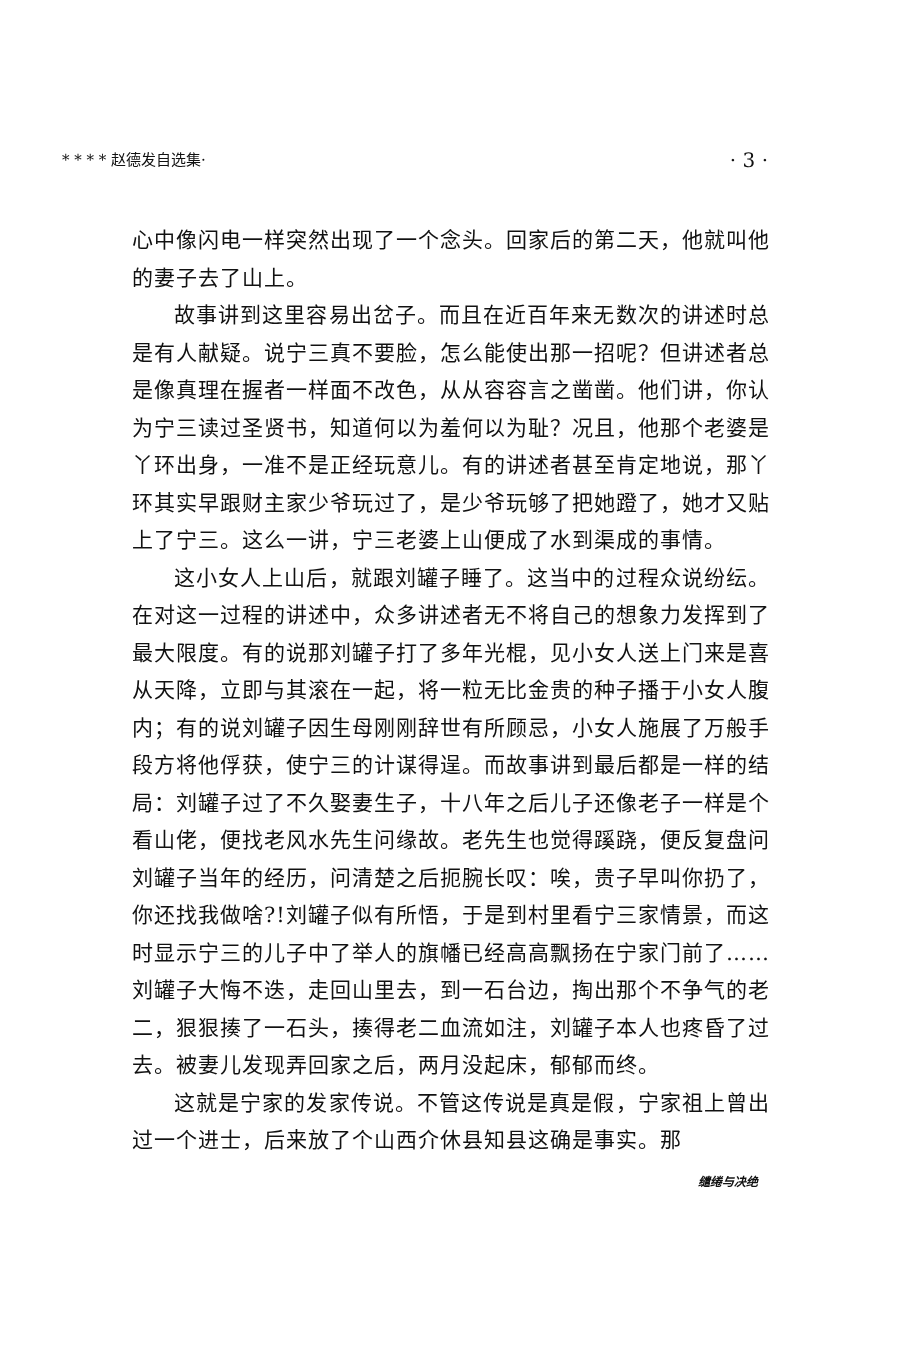* * * * 赵德发自选集· · 3 ·
心中像闪电一样突然出现了一个念头。回家后的第二天，他就叫他的妻子去了山上。
故事讲到这里容易出岔子。而且在近百年来无数次的讲述时总是有人献疑。说宁三真不要脸，怎么能使出那一招呢？但讲述者总是像真理在握者一样面不改色，从从容容言之凿凿。他们讲，你认为宁三读过圣贤书，知道何以为羞何以为耻？况且，他那个老婆是丫环出身，一准不是正经玩意儿。有的讲述者甚至肯定地说，那丫环其实早跟财主家少爷玩过了，是少爷玩够了把她蹬了，她才又贴上了宁三。这么一讲，宁三老婆上山便成了水到渠成的事情。
这小女人上山后，就跟刘罐子睡了。这当中的过程众说纷纭。在对这一过程的讲述中，众多讲述者无不将自己的想象力发挥到了最大限度。有的说那刘罐子打了多年光棍，见小女人送上门来是喜从天降，立即与其滚在一起，将一粒无比金贵的种子播于小女人腹内；有的说刘罐子因生母刚刚辞世有所顾忌，小女人施展了万般手段方将他俘获，使宁三的计谋得逞。而故事讲到最后都是一样的结局：刘罐子过了不久娶妻生子，十八年之后儿子还像老子一样是个看山佬，便找老风水先生问缘故。老先生也觉得蹊跷，便反复盘问刘罐子当年的经历，问清楚之后扼腕长叹：唉，贵子早叫你扔了，你还找我做啥?!刘罐子似有所悟，于是到村里看宁三家情景，而这时显示宁三的儿子中了举人的旗幡已经高高飘扬在宁家门前了……刘罐子大悔不迭，走回山里去，到一石台边，掏出那个不争气的老二，狠狠揍了一石头，揍得老二血流如注，刘罐子本人也疼昏了过去。被妻儿发现弄回家之后，两月没起床，郁郁而终。
这就是宁家的发家传说。不管这传说是真是假，宁家祖上曾出过一个进士，后来放了个山西介休县知县这确是事实。那
缱绻与决绝